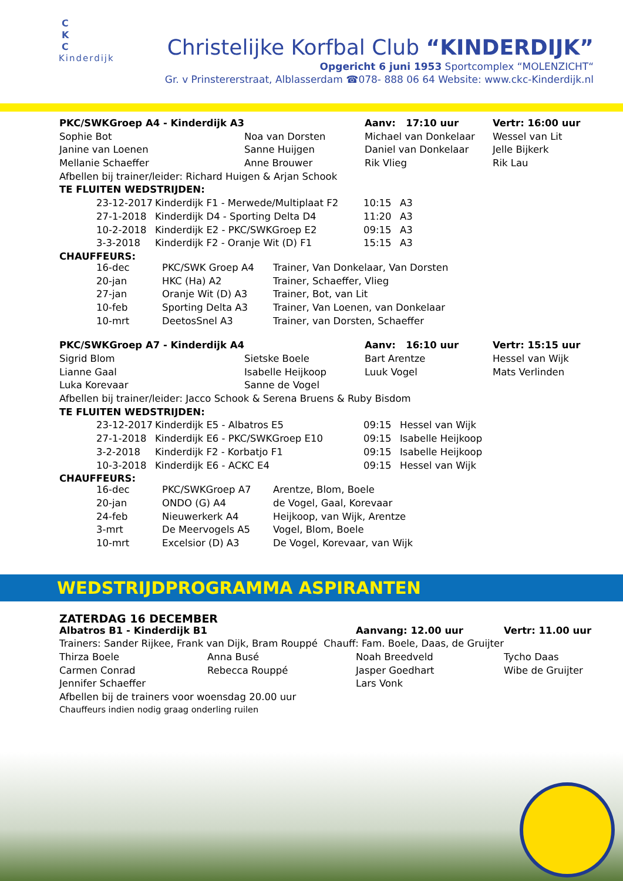C
K
C
Kinderdijk
Christelijke Korfbal Club “KINDERDIJK”
Opgericht 6 juni 1953 Sportcomplex “MOLENZICHT“
Gr. v Prinstererstraat, Alblasserdam ☎078- 888 06 64 Website: www.ckc-Kinderdijk.nl
| PKC/SWKGroep A4 - Kinderdijk A3 | | Aanv: 17:10 uur | Vertr: 16:00 uur |
| Sophie Bot | Noa van Dorsten | Michael van Donkelaar | Wessel van Lit |
| Janine van Loenen | Sanne Huijgen | Daniel van Donkelaar | Jelle Bijkerk |
| Mellanie Schaeffer | Anne Brouwer | Rik Vlieg | Rik Lau |
| Afbellen bij trainer/leider: Richard Huigen & Arjan Schook | | | |
| TE FLUITEN WEDSTRIJDEN: | | | |
| 23-12-2017 | Kinderdijk F1 - Merwede/Multiplaat F2 | 10:15 | A3 |
| 27-1-2018 | Kinderdijk D4 - Sporting Delta D4 | 11:20 | A3 |
| 10-2-2018 | Kinderdijk E2 - PKC/SWKGroep E2 | 09:15 | A3 |
| 3-3-2018 | Kinderdijk F2 - Oranje Wit (D) F1 | 15:15 | A3 |
CHAUFFEURS:
| 16-dec | PKC/SWK Groep A4 | Trainer, Van Donkelaar, Van Dorsten |
| 20-jan | HKC (Ha) A2 | Trainer, Schaeffer, Vlieg |
| 27-jan | Oranje Wit (D) A3 | Trainer, Bot, van Lit |
| 10-feb | Sporting Delta A3 | Trainer, Van Loenen, van Donkelaar |
| 10-mrt | DeetosSnel A3 | Trainer, van Dorsten, Schaeffer |
| PKC/SWKGroep A7 - Kinderdijk A4 | | Aanv: 16:10 uur | Vertr: 15:15 uur |
| Sigrid Blom | Sietske Boele | Bart Arentze | Hessel van Wijk |
| Lianne Gaal | Isabelle Heijkoop | Luuk Vogel | Mats Verlinden |
| Luka Korevaar | Sanne de Vogel | | |
| Afbellen bij trainer/leider: Jacco Schook & Serena Bruens & Ruby Bisdom | | | |
| TE FLUITEN WEDSTRIJDEN: | | | |
| 23-12-2017 | Kinderdijk E5 - Albatros E5 | 09:15 | Hessel van Wijk |
| 27-1-2018 | Kinderdijk E6 - PKC/SWKGroep E10 | 09:15 | Isabelle Heijkoop |
| 3-2-2018 | Kinderdijk F2 - Korbatjo F1 | 09:15 | Isabelle Heijkoop |
| 10-3-2018 | Kinderdijk E6 - ACKC E4 | 09:15 | Hessel van Wijk |
CHAUFFEURS:
| 16-dec | PKC/SWKGroep A7 | Arentze, Blom, Boele |
| 20-jan | ONDO (G) A4 | de Vogel, Gaal, Korevaar |
| 24-feb | Nieuwerkerk A4 | Heijkoop, van Wijk, Arentze |
| 3-mrt | De Meervogels A5 | Vogel, Blom, Boele |
| 10-mrt | Excelsior (D) A3 | De Vogel, Korevaar, van Wijk |
WEDSTRIJDPROGRAMMA ASPIRANTEN
ZATERDAG 16 DECEMBER
| Albatros B1 - Kinderdijk B1 | | Aanvang: 12.00 uur | Vertr: 11.00 uur |
| Trainers: Sander Rijkee, Frank van Dijk, Bram Rouppé Chauff: Fam. Boele, Daas, de Gruijter | | | |
| Thirza Boele | Anna Busé | Noah Breedveld | Tycho Daas |
| Carmen Conrad | Rebecca Rouppé | Jasper Goedhart | Wibe de Gruijter |
| Jennifer Schaeffer | | Lars Vonk | |
| Afbellen bij de trainers voor woensdag 20.00 uur | | | |
| Chauffeurs indien nodig graag onderling ruilen | | | |